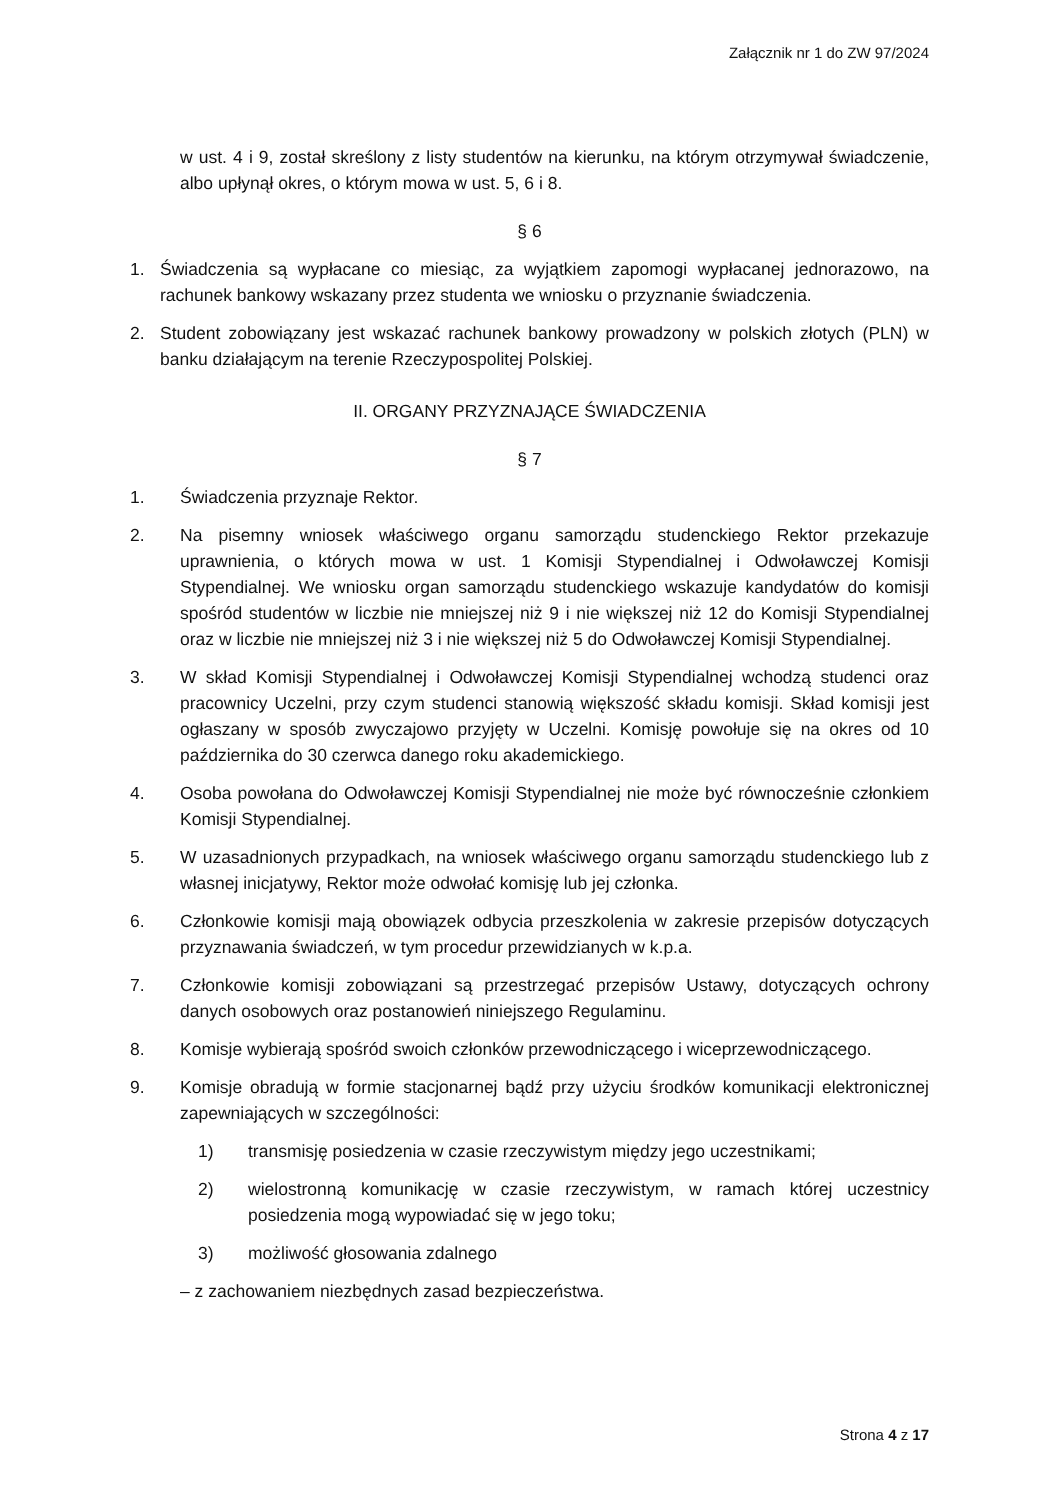Załącznik nr 1 do ZW 97/2024
w ust. 4 i 9, został skreślony z listy studentów na kierunku, na którym otrzymywał świadczenie, albo upłynął okres, o którym mowa w ust. 5, 6 i 8.
§ 6
1. Świadczenia są wypłacane co miesiąc, za wyjątkiem zapomogi wypłacanej jednorazowo, na rachunek bankowy wskazany przez studenta we wniosku o przyznanie świadczenia.
2. Student zobowiązany jest wskazać rachunek bankowy prowadzony w polskich złotych (PLN) w banku działającym na terenie Rzeczypospolitej Polskiej.
II. ORGANY PRZYZNAJĄCE ŚWIADCZENIA
§ 7
1. Świadczenia przyznaje Rektor.
2. Na pisemny wniosek właściwego organu samorządu studenckiego Rektor przekazuje uprawnienia, o których mowa w ust. 1 Komisji Stypendialnej i Odwoławczej Komisji Stypendialnej. We wniosku organ samorządu studenckiego wskazuje kandydatów do komisji spośród studentów w liczbie nie mniejszej niż 9 i nie większej niż 12 do Komisji Stypendialnej oraz w liczbie nie mniejszej niż 3 i nie większej niż 5 do Odwoławczej Komisji Stypendialnej.
3. W skład Komisji Stypendialnej i Odwoławczej Komisji Stypendialnej wchodzą studenci oraz pracownicy Uczelni, przy czym studenci stanowią większość składu komisji. Skład komisji jest ogłaszany w sposób zwyczajowo przyjęty w Uczelni. Komisję powołuje się na okres od 10 października do 30 czerwca danego roku akademickiego.
4. Osoba powołana do Odwoławczej Komisji Stypendialnej nie może być równocześnie członkiem Komisji Stypendialnej.
5. W uzasadnionych przypadkach, na wniosek właściwego organu samorządu studenckiego lub z własnej inicjatywy, Rektor może odwołać komisję lub jej członka.
6. Członkowie komisji mają obowiązek odbycia przeszkolenia w zakresie przepisów dotyczących przyznawania świadczeń, w tym procedur przewidzianych w k.p.a.
7. Członkowie komisji zobowiązani są przestrzegać przepisów Ustawy, dotyczących ochrony danych osobowych oraz postanowień niniejszego Regulaminu.
8. Komisje wybierają spośród swoich członków przewodniczącego i wiceprzewodniczącego.
9. Komisje obradują w formie stacjonarnej bądź przy użyciu środków komunikacji elektronicznej zapewniających w szczególności:
1) transmisję posiedzenia w czasie rzeczywistym między jego uczestnikami;
2) wielostronną komunikację w czasie rzeczywistym, w ramach której uczestnicy posiedzenia mogą wypowiadać się w jego toku;
3) możliwość głosowania zdalnego
– z zachowaniem niezbędnych zasad bezpieczeństwa.
Strona 4 z 17